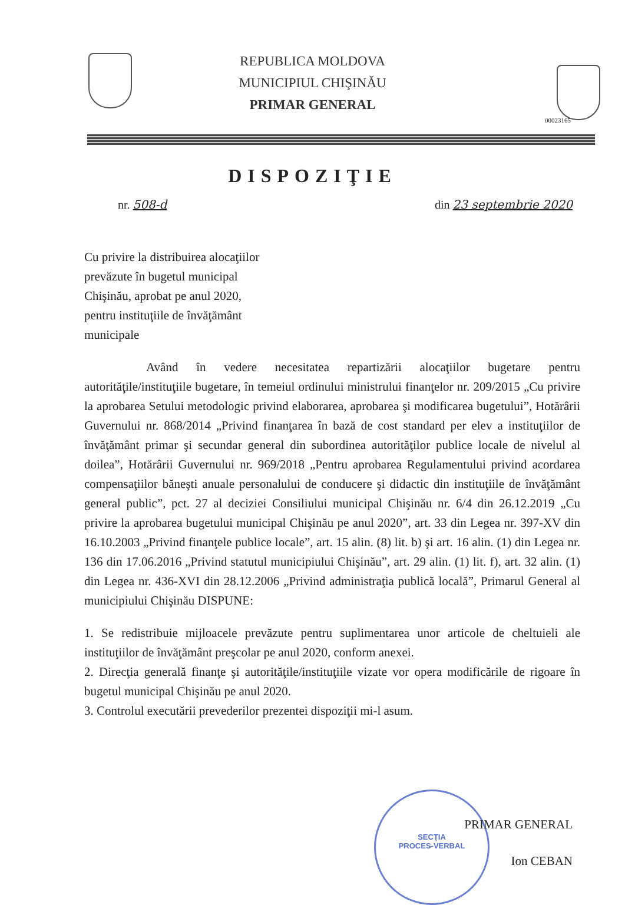REPUBLICA MOLDOVA
MUNICIPIUL CHIŞINĂU
PRIMAR GENERAL
00023165
DISPOZIŢIE
nr. 508-d din 23 septembrie 2020
Cu privire la distribuirea alocaţiilor prevăzute în bugetul municipal Chişinău, aprobat pe anul 2020, pentru instituţiile de învăţământ municipale
Având în vedere necesitatea repartizării alocaţiilor bugetare pentru autorităţile/instituţiile bugetare, în temeiul ordinului ministrului finanţelor nr. 209/2015 „Cu privire la aprobarea Setului metodologic privind elaborarea, aprobarea şi modificarea bugetului”, Hotărârii Guvernului nr. 868/2014 „Privind finanţarea în bază de cost standard per elev a instituţiilor de învăţământ primar şi secundar general din subordinea autorităţilor publice locale de nivelul al doilea”, Hotărârii Guvernului nr. 969/2018 „Pentru aprobarea Regulamentului privind acordarea compensaţiilor băneşti anuale personalului de conducere şi didactic din instituţiile de învăţământ general public”, pct. 27 al deciziei Consiliului municipal Chişinău nr. 6/4 din 26.12.2019 „Cu privire la aprobarea bugetului municipal Chişinău pe anul 2020”, art. 33 din Legea nr. 397-XV din 16.10.2003 „Privind finanţele publice locale”, art. 15 alin. (8) lit. b) şi art. 16 alin. (1) din Legea nr. 136 din 17.06.2016 „Privind statutul municipiului Chişinău”, art. 29 alin. (1) lit. f), art. 32 alin. (1) din Legea nr. 436-XVI din 28.12.2006 „Privind administraţia publică locală”, Primarul General al municipiului Chişinău DISPUNE:
1. Se redistribuie mijloacele prevăzute pentru suplimentarea unor articole de cheltuieli ale instituţiilor de învăţământ preşcolar pe anul 2020, conform anexei.
2. Direcţia generală finanţe şi autorităţile/instituţiile vizate vor opera modificările de rigoare în bugetul municipal Chişinău pe anul 2020.
3. Controlul executării prevederilor prezentei dispoziţii mi-l asum.
SECŢIA
PROCES-VERBAL
PRIMAR GENERAL
Ion CEBAN